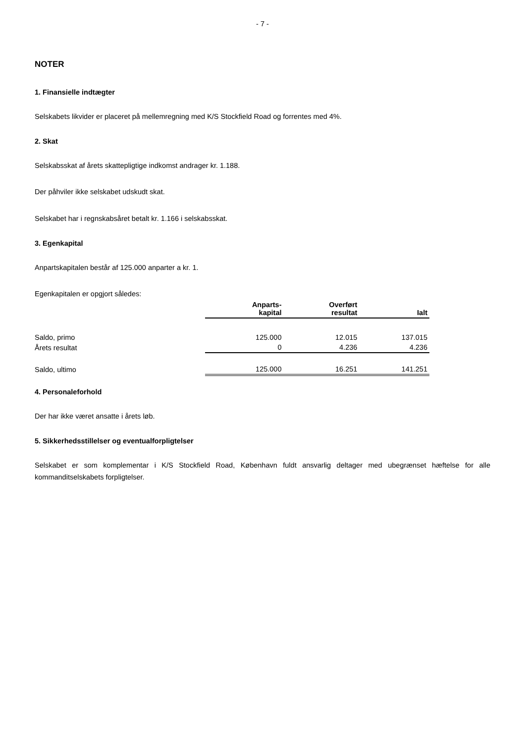- 7 -
NOTER
1. Finansielle indtægter
Selskabets likvider er placeret på mellemregning med K/S Stockfield Road og forrentes med 4%.
2. Skat
Selskabsskat af årets skattepligtige indkomst andrager kr. 1.188.
Der påhviler ikke selskabet udskudt skat.
Selskabet har i regnskabsåret betalt kr. 1.166 i selskabsskat.
3. Egenkapital
Anpartskapitalen består af 125.000 anparter a kr. 1.
Egenkapitalen er opgjort således:
| | Anparts- kapital | Overført resultat | Ialt |
| Saldo, primo | 125.000 | 12.015 | 137.015 |
| Årets resultat | 0 | 4.236 | 4.236 |
| Saldo, ultimo | 125.000 | 16.251 | 141.251 |
4. Personaleforhold
Der har ikke været ansatte i årets løb.
5. Sikkerhedsstillelser og eventualforpligtelser
Selskabet er som komplementar i K/S Stockfield Road, København fuldt ansvarlig deltager med ubegrænset hæftelse for alle kommanditselskabets forpligtelser.